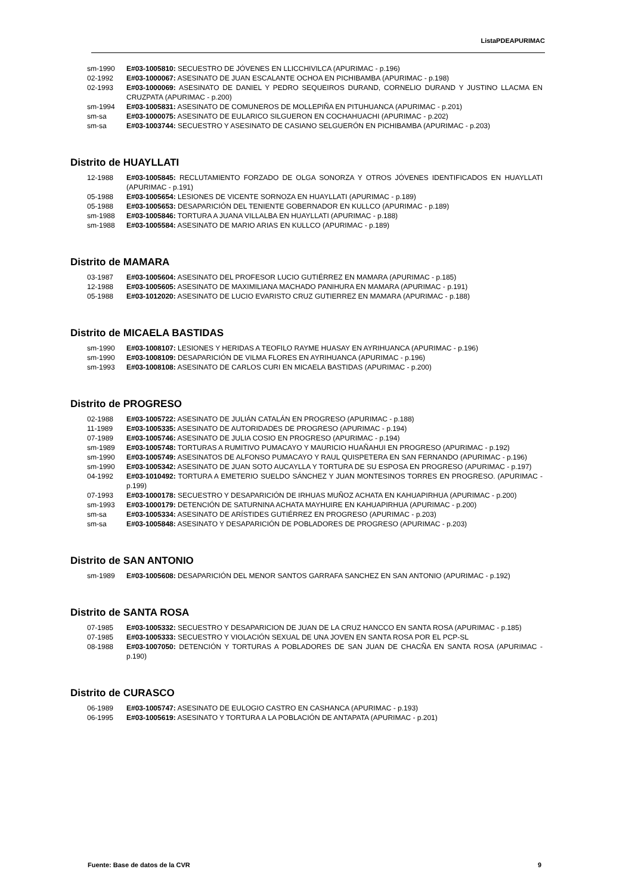ListaPDEAPURIMAC
sm-1990 E#03-1005810: SECUESTRO DE JÓVENES EN LLICCHIVILCA (APURIMAC - p.196)
02-1992 E#03-1000067: ASESINATO DE JUAN ESCALANTE OCHOA EN PICHIBAMBA (APURIMAC - p.198)
02-1993 E#03-1000069: ASESINATO DE DANIEL Y PEDRO SEQUEIROS DURAND, CORNELIO DURAND Y JUSTINO LLACMA EN CRUZPATA (APURIMAC - p.200)
sm-1994 E#03-1005831: ASESINATO DE COMUNEROS DE MOLLEPIÑA EN PITUHUANCA (APURIMAC - p.201)
sm-sa E#03-1000075: ASESINATO DE EULARICO SILGUERON EN COCHAHUACHI (APURIMAC - p.202)
sm-sa E#03-1003744: SECUESTRO Y ASESINATO DE CASIANO SELGUERÓN EN PICHIBAMBA (APURIMAC - p.203)
Distrito de HUAYLLATI
12-1988 E#03-1005845: RECLUTAMIENTO FORZADO DE OLGA SONORZA Y OTROS JÓVENES IDENTIFICADOS EN HUAYLLATI (APURIMAC - p.191)
05-1988 E#03-1005654: LESIONES DE VICENTE SORNOZA EN HUAYLLATI (APURIMAC - p.189)
05-1988 E#03-1005653: DESAPARICIÓN DEL TENIENTE GOBERNADOR EN KULLCO (APURIMAC - p.189)
sm-1988 E#03-1005846: TORTURA A JUANA VILLALBA EN HUAYLLATI (APURIMAC - p.188)
sm-1988 E#03-1005584: ASESINATO DE MARIO ARIAS EN KULLCO (APURIMAC - p.189)
Distrito de MAMARA
03-1987 E#03-1005604: ASESINATO DEL PROFESOR LUCIO GUTIÉRREZ EN MAMARA (APURIMAC - p.185)
12-1988 E#03-1005605: ASESINATO DE MAXIMILIANA MACHADO PANIHURA EN MAMARA (APURIMAC - p.191)
05-1988 E#03-1012020: ASESINATO DE LUCIO EVARISTO CRUZ GUTIERREZ EN MAMARA (APURIMAC - p.188)
Distrito de MICAELA BASTIDAS
sm-1990 E#03-1008107: LESIONES Y HERIDAS A TEOFILO RAYME HUASAY EN AYRIHUANCA (APURIMAC - p.196)
sm-1990 E#03-1008109: DESAPARICIÓN DE VILMA FLORES EN AYRIHUANCA (APURIMAC - p.196)
sm-1993 E#03-1008108: ASESINATO DE CARLOS CURI EN MICAELA BASTIDAS (APURIMAC - p.200)
Distrito de PROGRESO
02-1988 E#03-1005722: ASESINATO DE JULIÁN CATALÁN EN PROGRESO (APURIMAC - p.188)
11-1989 E#03-1005335: ASESINATO DE AUTORIDADES DE PROGRESO (APURIMAC - p.194)
07-1989 E#03-1005746: ASESINATO DE JULIA COSIO EN PROGRESO (APURIMAC - p.194)
sm-1989 E#03-1005748: TORTURAS A RUMITIVO PUMACAYO Y MAURICIO HUAÑAHUI EN PROGRESO (APURIMAC - p.192)
sm-1990 E#03-1005749: ASESINATOS DE ALFONSO PUMACAYO Y RAUL QUISPETERA EN SAN FERNANDO (APURIMAC - p.196)
sm-1990 E#03-1005342: ASESINATO DE JUAN SOTO AUCAYLLA Y TORTURA DE SU ESPOSA EN PROGRESO (APURIMAC - p.197)
04-1992 E#03-1010492: TORTURA A EMETERIO SUELDO SÁNCHEZ Y JUAN MONTESINOS TORRES EN PROGRESO. (APURIMAC - p.199)
07-1993 E#03-1000178: SECUESTRO Y DESAPARICIÓN DE IRHUAS MUÑOZ ACHATA EN KAHUAPIRHUA (APURIMAC - p.200)
sm-1993 E#03-1000179: DETENCIÓN DE SATURNINA ACHATA MAYHUIRE EN KAHUAPIRHUA (APURIMAC - p.200)
sm-sa E#03-1005334: ASESINATO DE ARÍSTIDES GUTIÉRREZ EN PROGRESO (APURIMAC - p.203)
sm-sa E#03-1005848: ASESINATO Y DESAPARICIÓN DE POBLADORES DE PROGRESO (APURIMAC - p.203)
Distrito de SAN ANTONIO
sm-1989 E#03-1005608: DESAPARICIÓN DEL MENOR SANTOS GARRAFA SANCHEZ EN SAN ANTONIO (APURIMAC - p.192)
Distrito de SANTA ROSA
07-1985 E#03-1005332: SECUESTRO Y DESAPARICION DE JUAN DE LA CRUZ HANCCO EN SANTA ROSA (APURIMAC - p.185)
07-1985 E#03-1005333: SECUESTRO Y VIOLACIÓN SEXUAL DE UNA JOVEN EN SANTA ROSA POR EL PCP-SL
08-1988 E#03-1007050: DETENCIÓN Y TORTURAS A POBLADORES DE SAN JUAN DE CHACÑA EN SANTA ROSA (APURIMAC - p.190)
Distrito de CURASCO
06-1989 E#03-1005747: ASESINATO DE EULOGIO CASTRO EN CASHANCA (APURIMAC - p.193)
06-1995 E#03-1005619: ASESINATO Y TORTURA A LA POBLACIÓN DE ANTAPATA (APURIMAC - p.201)
Fuente: Base de datos de la CVR 9